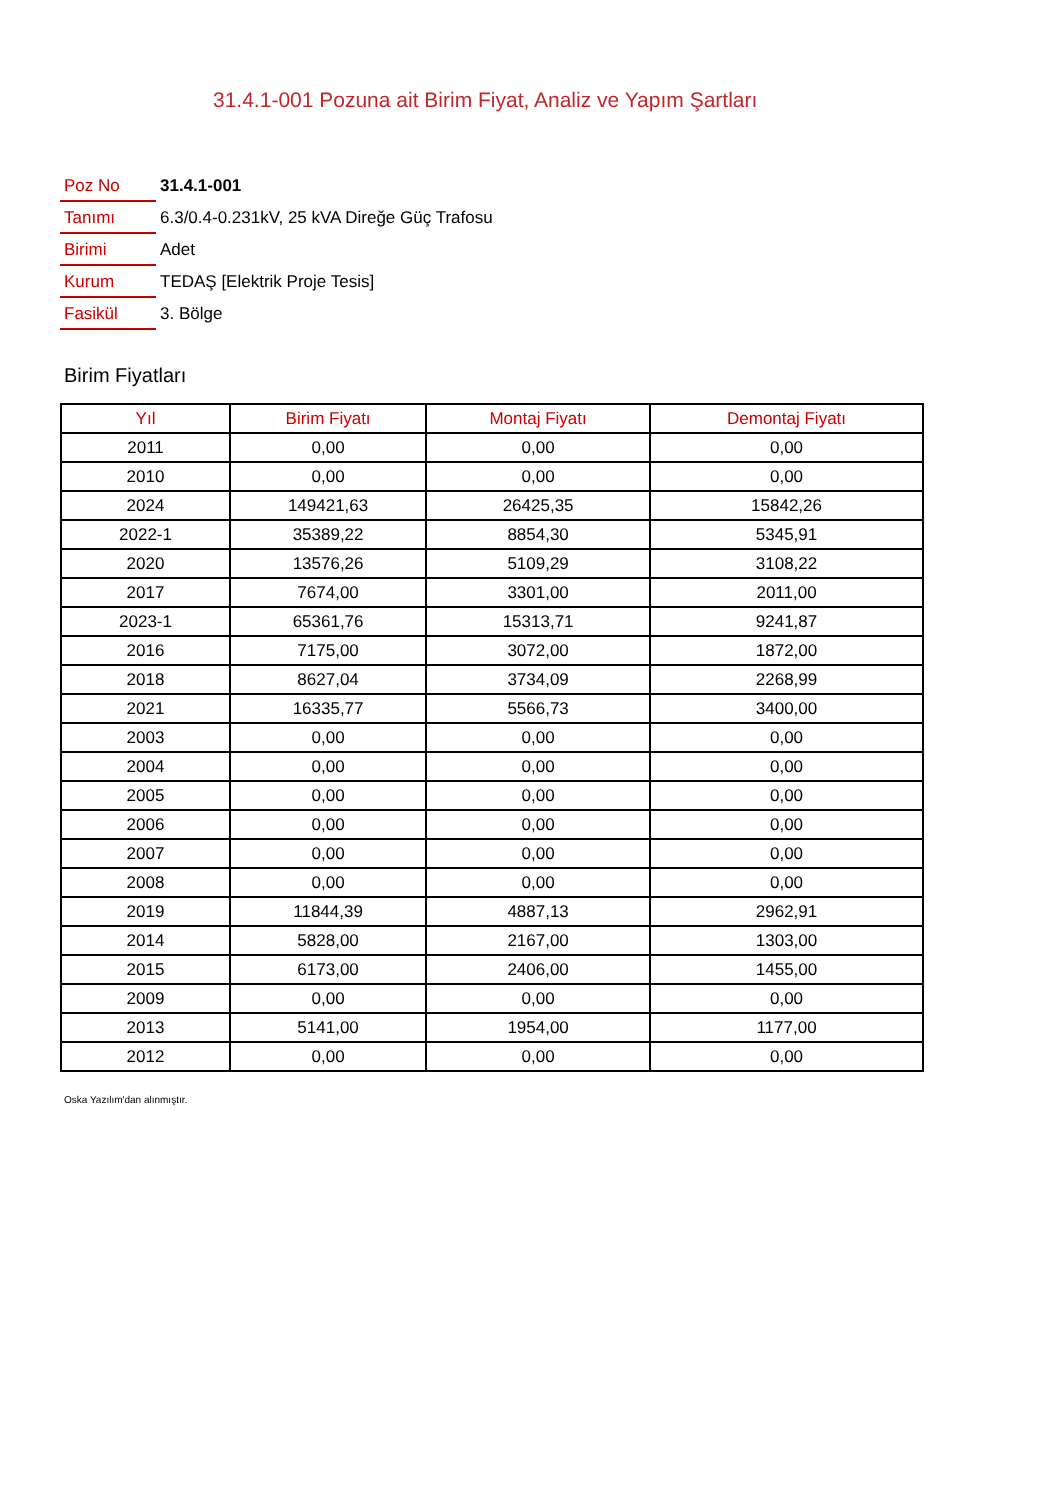31.4.1-001 Pozuna ait Birim Fiyat, Analiz ve Yapım Şartları
| Poz No | 31.4.1-001 |
| Tanımı | 6.3/0.4-0.231kV, 25 kVA Direğe Güç Trafosu |
| Birimi | Adet |
| Kurum | TEDAŞ [Elektrik Proje Tesis] |
| Fasikül | 3. Bölge |
Birim Fiyatları
| Yıl | Birim Fiyatı | Montaj Fiyatı | Demontaj Fiyatı |
| --- | --- | --- | --- |
| 2011 | 0,00 | 0,00 | 0,00 |
| 2010 | 0,00 | 0,00 | 0,00 |
| 2024 | 149421,63 | 26425,35 | 15842,26 |
| 2022-1 | 35389,22 | 8854,30 | 5345,91 |
| 2020 | 13576,26 | 5109,29 | 3108,22 |
| 2017 | 7674,00 | 3301,00 | 2011,00 |
| 2023-1 | 65361,76 | 15313,71 | 9241,87 |
| 2016 | 7175,00 | 3072,00 | 1872,00 |
| 2018 | 8627,04 | 3734,09 | 2268,99 |
| 2021 | 16335,77 | 5566,73 | 3400,00 |
| 2003 | 0,00 | 0,00 | 0,00 |
| 2004 | 0,00 | 0,00 | 0,00 |
| 2005 | 0,00 | 0,00 | 0,00 |
| 2006 | 0,00 | 0,00 | 0,00 |
| 2007 | 0,00 | 0,00 | 0,00 |
| 2008 | 0,00 | 0,00 | 0,00 |
| 2019 | 11844,39 | 4887,13 | 2962,91 |
| 2014 | 5828,00 | 2167,00 | 1303,00 |
| 2015 | 6173,00 | 2406,00 | 1455,00 |
| 2009 | 0,00 | 0,00 | 0,00 |
| 2013 | 5141,00 | 1954,00 | 1177,00 |
| 2012 | 0,00 | 0,00 | 0,00 |
Oska Yazılım'dan alınmıştır.